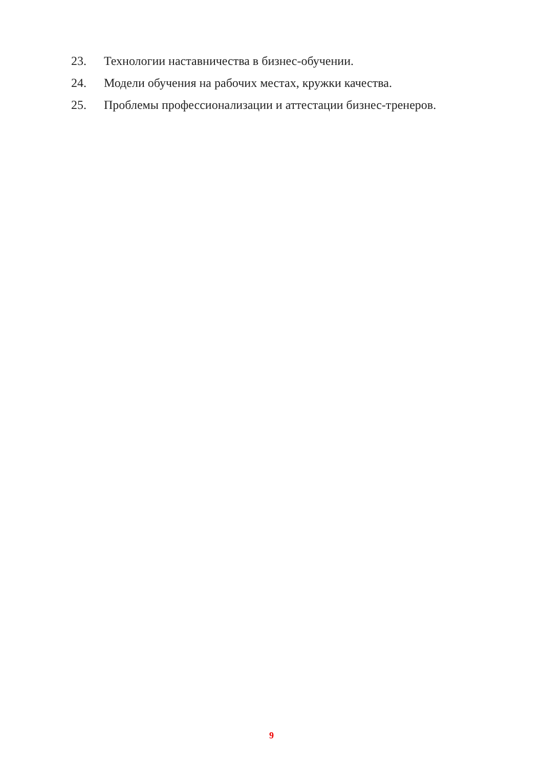23. Технологии наставничества в бизнес-обучении.
24. Модели обучения на рабочих местах, кружки качества.
25. Проблемы профессионализации и аттестации бизнес-тренеров.
9